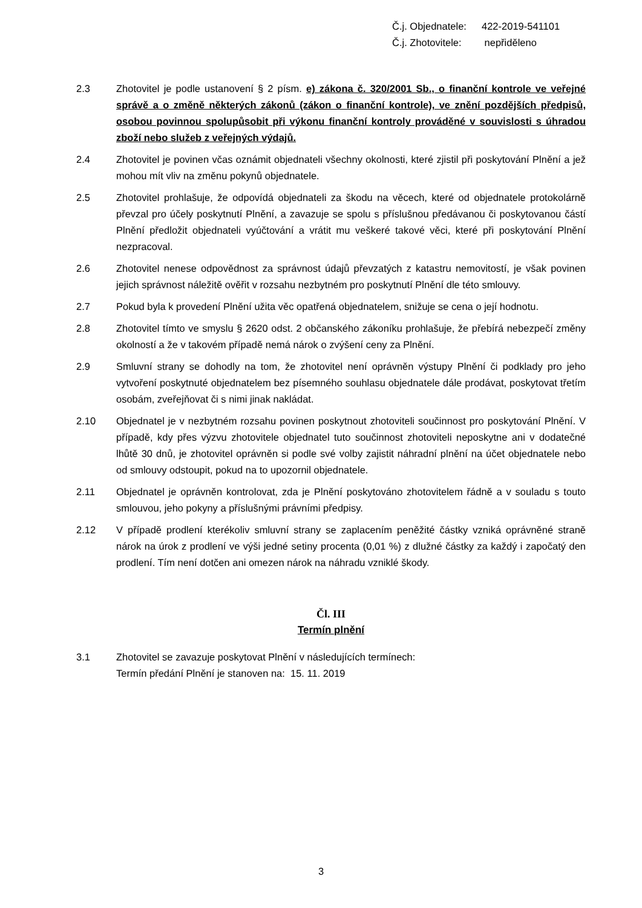Č.j. Objednatele: 422-2019-541101
Č.j. Zhotovitele: nepřiděleno
2.3 Zhotovitel je podle ustanovení § 2 písm. e) zákona č. 320/2001 Sb., o finanční kontrole ve veřejné správě a o změně některých zákonů (zákon o finanční kontrole), ve znění pozdějších předpisů, osobou povinnou spolupůsobit při výkonu finanční kontroly prováděné v souvislosti s úhradou zboží nebo služeb z veřejných výdajů.
2.4 Zhotovitel je povinen včas oznámit objednateli všechny okolnosti, které zjistil při poskytování Plnění a jež mohou mít vliv na změnu pokynů objednatele.
2.5 Zhotovitel prohlašuje, že odpovídá objednateli za škodu na věcech, které od objednatele protokolárně převzal pro účely poskytnutí Plnění, a zavazuje se spolu s příslušnou předávanou či poskytovanou částí Plnění předložit objednateli vyúčtování a vrátit mu veškeré takové věci, které při poskytování Plnění nezpracoval.
2.6 Zhotovitel nenese odpovědnost za správnost údajů převzatých z katastru nemovitostí, je však povinen jejich správnost náležitě ověřit v rozsahu nezbytném pro poskytnutí Plnění dle této smlouvy.
2.7 Pokud byla k provedení Plnění užita věc opatřená objednatelem, snižuje se cena o její hodnotu.
2.8 Zhotovitel tímto ve smyslu § 2620 odst. 2 občanského zákoníku prohlašuje, že přebírá nebezpečí změny okolností a že v takovém případě nemá nárok o zvýšení ceny za Plnění.
2.9 Smluvní strany se dohodly na tom, že zhotovitel není oprávněn výstupy Plnění či podklady pro jeho vytvoření poskytnuté objednatelem bez písemného souhlasu objednatele dále prodávat, poskytovat třetím osobám, zveřejňovat či s nimi jinak nakládat.
2.10 Objednatel je v nezbytném rozsahu povinen poskytnout zhotoviteli součinnost pro poskytování Plnění. V případě, kdy přes výzvu zhotovitele objednatel tuto součinnost zhotoviteli neposkytne ani v dodatečné lhůtě 30 dnů, je zhotovitel oprávněn si podle své volby zajistit náhradní plnění na účet objednatele nebo od smlouvy odstoupit, pokud na to upozornil objednatele.
2.11 Objednatel je oprávněn kontrolovat, zda je Plnění poskytováno zhotovitelem řádně a v souladu s touto smlouvou, jeho pokyny a příslušnými právními předpisy.
2.12 V případě prodlení kterékoliv smluvní strany se zaplacením peněžité částky vzniká oprávněné straně nárok na úrok z prodlení ve výši jedné setiny procenta (0,01 %) z dlužné částky za každý i započatý den prodlení. Tím není dotčen ani omezen nárok na náhradu vzniklé škody.
Čl. III
Termín plnění
3.1 Zhotovitel se zavazuje poskytovat Plnění v následujících termínech:
Termín předání Plnění je stanoven na: 15. 11. 2019
3